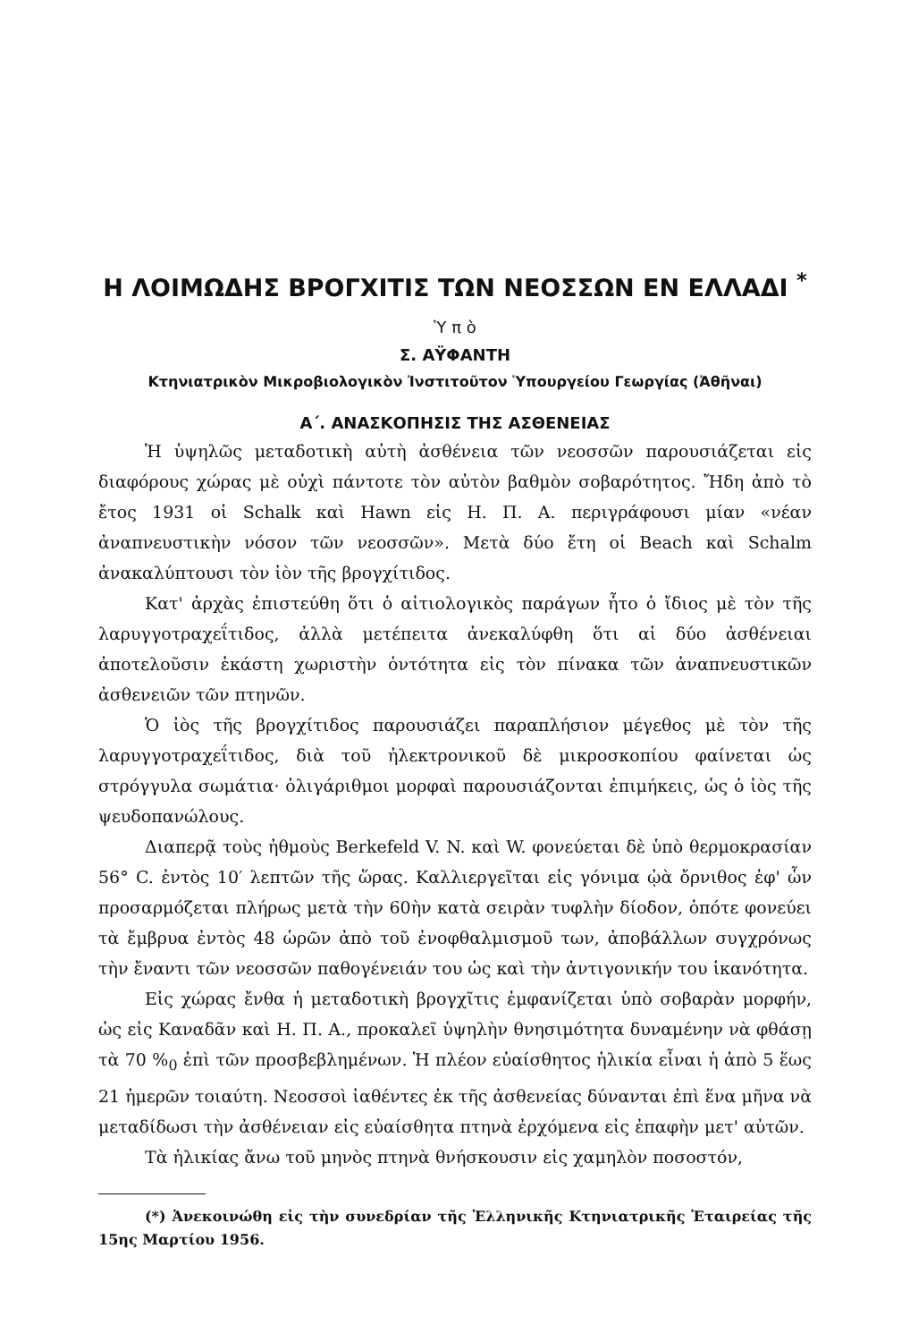Η ΛΟΙΜΩΔΗΣ ΒΡΟΓΧΙΤΙΣ ΤΩΝ ΝΕΟΣΣΩΝ ΕΝ ΕΛΛΑΔΙ <sup>*</sup>
Ὑ π ὸ
Σ. ΑΫΦΑΝΤΗ
Κτηνιατρικὸν Μικροβιολογικὸν Ἰνστιτοῦτον Ὑπουργείου Γεωργίας (Ἀθῆναι)
Α΄. ΑΝΑΣΚΟΠΗΣΙΣ ΤΗΣ ΑΣΘΕΝΕΙΑΣ
Ἡ ὑψηλῶς μεταδοτικὴ αὐτὴ ἀσθένεια τῶν νεοσσῶν παρουσιάζεται εἰς διαφόρους χώρας μὲ οὐχὶ πάντοτε τὸν αὐτὸν βαθμὸν σοβαρότητος. Ἤδη ἀπὸ τὸ ἔτος 1931 οἱ Schalk καὶ Hawn εἰς Η. Π. Α. περιγράφουσι μίαν «νέαν ἀναπνευστικὴν νόσον τῶν νεοσσῶν». Μετὰ δύο ἔτη οἱ Beach καὶ Schalm ἀνακαλύπτουσι τὸν ἰὸν τῆς βρογχίτιδος.
Κατ' ἀρχὰς ἐπιστεύθη ὅτι ὁ αἰτιολογικὸς παράγων ἦτο ὁ ἴδιος μὲ τὸν τῆς λαρυγγοτραχεΐτιδος, ἀλλὰ μετέπειτα ἀνεκαλύφθη ὅτι αἱ δύο ἀσθένειαι ἀποτελοῦσιν ἑκάστη χωριστὴν ὀντότητα εἰς τὸν πίνακα τῶν ἀναπνευστικῶν ἀσθενειῶν τῶν πτηνῶν.
Ὁ ἰὸς τῆς βρογχίτιδος παρουσιάζει παραπλήσιον μέγεθος μὲ τὸν τῆς λαρυγγοτραχεΐτιδος, διὰ τοῦ ἠλεκτρονικοῦ δὲ μικροσκοπίου φαίνεται ὡς στρόγγυλα σωμάτια· ὀλιγάριθμοι μορφαὶ παρουσιάζονται ἐπιμήκεις, ὡς ὁ ἰὸς τῆς ψευδοπανώλους.
Διαπερᾷ τοὺς ἠθμοὺς Berkefeld V. N. καὶ W. φονεύεται δὲ ὑπὸ θερμοκρασίαν 56° C. ἐντὸς 10′ λεπτῶν τῆς ὥρας. Καλλιεργεῖται εἰς γόνιμα ᾠὰ ὄρνιθος ἐφ' ὧν προσαρμόζεται πλήρως μετὰ τὴν 60ὴν κατὰ σειρὰν τυφλὴν δίοδον, ὁπότε φονεύει τὰ ἔμβρυα ἐντὸς 48 ὡρῶν ἀπὸ τοῦ ἐνοφθαλμισμοῦ των, ἀποβάλλων συγχρόνως τὴν ἔναντι τῶν νεοσσῶν παθογένειάν του ὡς καὶ τὴν ἀντιγονικήν του ἱκανότητα.
Εἰς χώρας ἔνθα ἡ μεταδοτικὴ βρογχῖτις ἐμφανίζεται ὑπὸ σοβαρὰν μορφήν, ὡς εἰς Καναδᾶν καὶ Η. Π. Α., προκαλεῖ ὑψηλὴν θνησιμότητα δυναμένην νὰ φθάσῃ τὰ 70 %<sub>0</sub> ἐπὶ τῶν προσβεβλημένων. Ἡ πλέον εὐαίσθητος ἡλικία εἶναι ἡ ἀπὸ 5 ἕως 21 ἡμερῶν τοιαύτη. Νεοσσοὶ ἰαθέντες ἐκ τῆς ἀσθενείας δύνανται ἐπὶ ἕνα μῆνα νὰ μεταδίδωσι τὴν ἀσθένειαν εἰς εὐαίσθητα πτηνὰ ἐρχόμενα εἰς ἐπαφὴν μετ' αὐτῶν.
Τὰ ἡλικίας ἄνω τοῦ μηνὸς πτηνὰ θνήσκουσιν εἰς χαμηλὸν ποσοστόν,
(*) Ἀνεκοινώθη εἰς τὴν συνεδρίαν τῆς Ἑλληνικῆς Κτηνιατρικῆς Ἑταιρείας τῆς 15ης Μαρτίου 1956.